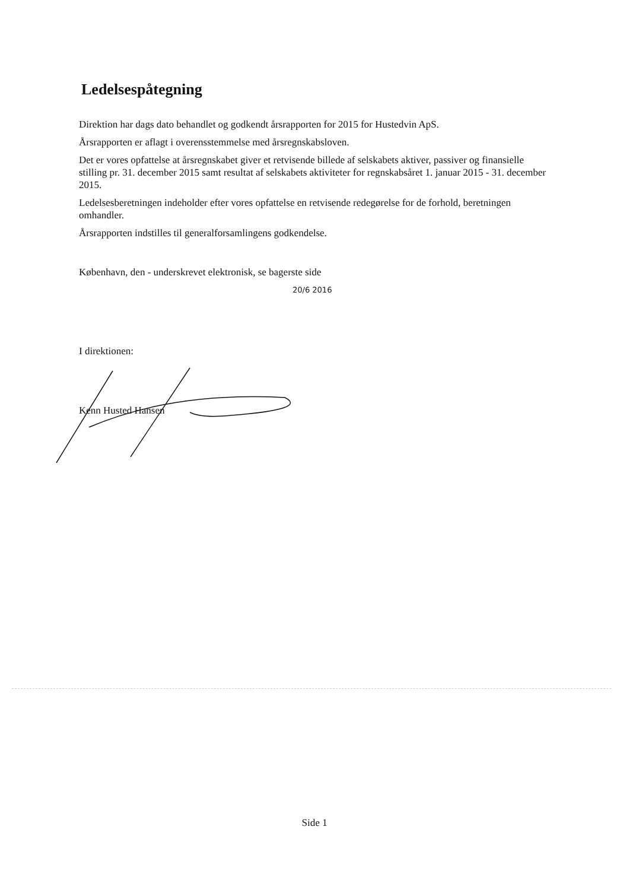Ledelsespåtegning
Direktion har dags dato behandlet og godkendt årsrapporten for 2015 for Hustedvin ApS.
Årsrapporten er aflagt i overensstemmelse med årsregnskabsloven.
Det er vores opfattelse at årsregnskabet giver et retvisende billede af selskabets aktiver, passiver og finansielle stilling pr. 31. december 2015 samt resultat af selskabets aktiviteter for regnskabsåret 1. januar 2015 - 31. december 2015.
Ledelsesberetningen indeholder efter vores opfattelse en retvisende redegørelse for de forhold, beretningen omhandler.
Årsrapporten indstilles til generalforsamlingens godkendelse.
København, den - underskrevet elektronisk, se bagerste side
20/6 2016
I direktionen:
Kenn Husted Hansen
Side 1